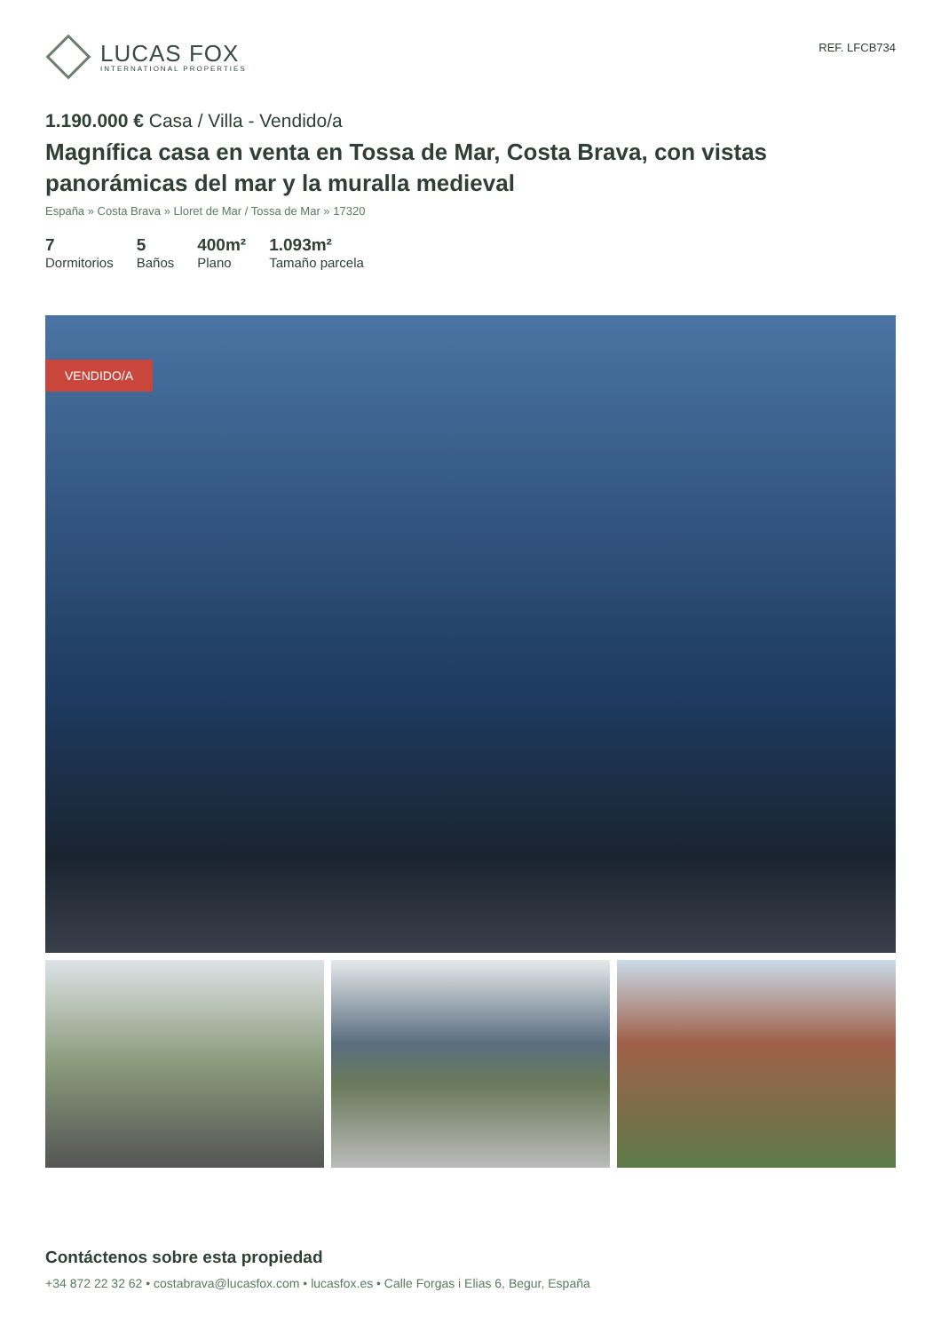LUCAS FOX
INTERNATIONAL PROPERTIES
REF. LFCB734
1.190.000 € Casa / Villa - Vendido/a
Magnífica casa en venta en Tossa de Mar, Costa Brava, con vistas panorámicas del mar y la muralla medieval
España » Costa Brava » Lloret de Mar / Tossa de Mar » 17320
7
Dormitorios
5
Baños
400m²
Plano
1.093m²
Tamaño parcela
VENDIDO/A
Contáctenos sobre esta propiedad
+34 872 22 32 62 • costabrava@lucasfox.com • lucasfox.es • Calle Forgas i Elias 6, Begur, España